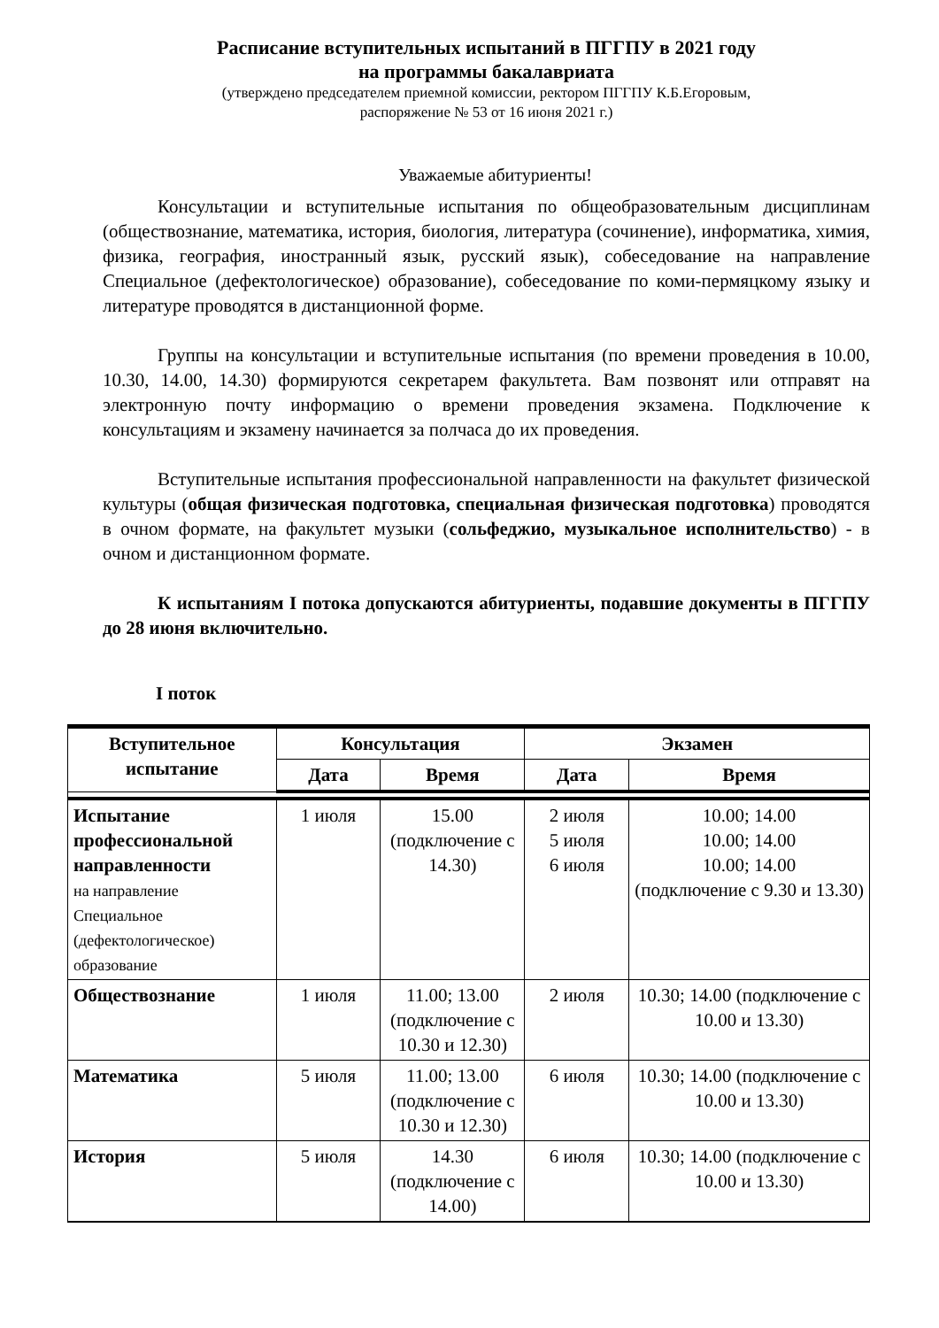Расписание вступительных испытаний в ПГГПУ в 2021 году
на программы бакалавриата
(утверждено председателем приемной комиссии, ректором ПГГПУ К.Б.Егоровым,
распоряжение № 53 от 16 июня 2021 г.)
Уважаемые абитуриенты!
Консультации и вступительные испытания по общеобразовательным дисциплинам (обществознание, математика, история, биология, литература (сочинение), информатика, химия, физика, география, иностранный язык, русский язык), собеседование на направление Специальное (дефектологическое) образование), собеседование по коми-пермяцкому языку и литературе проводятся в дистанционной форме.
Группы на консультации и вступительные испытания (по времени проведения в 10.00, 10.30, 14.00, 14.30) формируются секретарем факультета. Вам позвонят или отправят на электронную почту информацию о времени проведения экзамена. Подключение к консультациям и экзамену начинается за полчаса до их проведения.
Вступительные испытания профессиональной направленности на факультет физической культуры (общая физическая подготовка, специальная физическая подготовка) проводятся в очном формате, на факультет музыки (сольфеджио, музыкальное исполнительство) - в очном и дистанционном формате.
К испытаниям I потока допускаются абитуриенты, подавшие документы в ПГГПУ до 28 июня включительно.
I поток
| Вступительное испытание | Консультация | | Экзамен | |
| --- | --- | --- | --- | --- |
| | Дата | Время | Дата | Время |
| Испытание профессиональной направленности на направление Специальное (дефектологическое) образование | 1 июля | 15.00 (подключение с 14.30) | 2 июля 5 июля 6 июля | 10.00; 14.00 10.00; 14.00 10.00; 14.00 (подключение с 9.30 и 13.30) |
| Обществознание | 1 июля | 11.00; 13.00 (подключение с 10.30 и 12.30) | 2 июля | 10.30; 14.00 (подключение с 10.00 и 13.30) |
| Математика | 5 июля | 11.00; 13.00 (подключение с 10.30 и 12.30) | 6 июля | 10.30; 14.00 (подключение с 10.00 и 13.30) |
| История | 5 июля | 14.30 (подключение с 14.00) | 6 июля | 10.30; 14.00 (подключение с 10.00 и 13.30) |